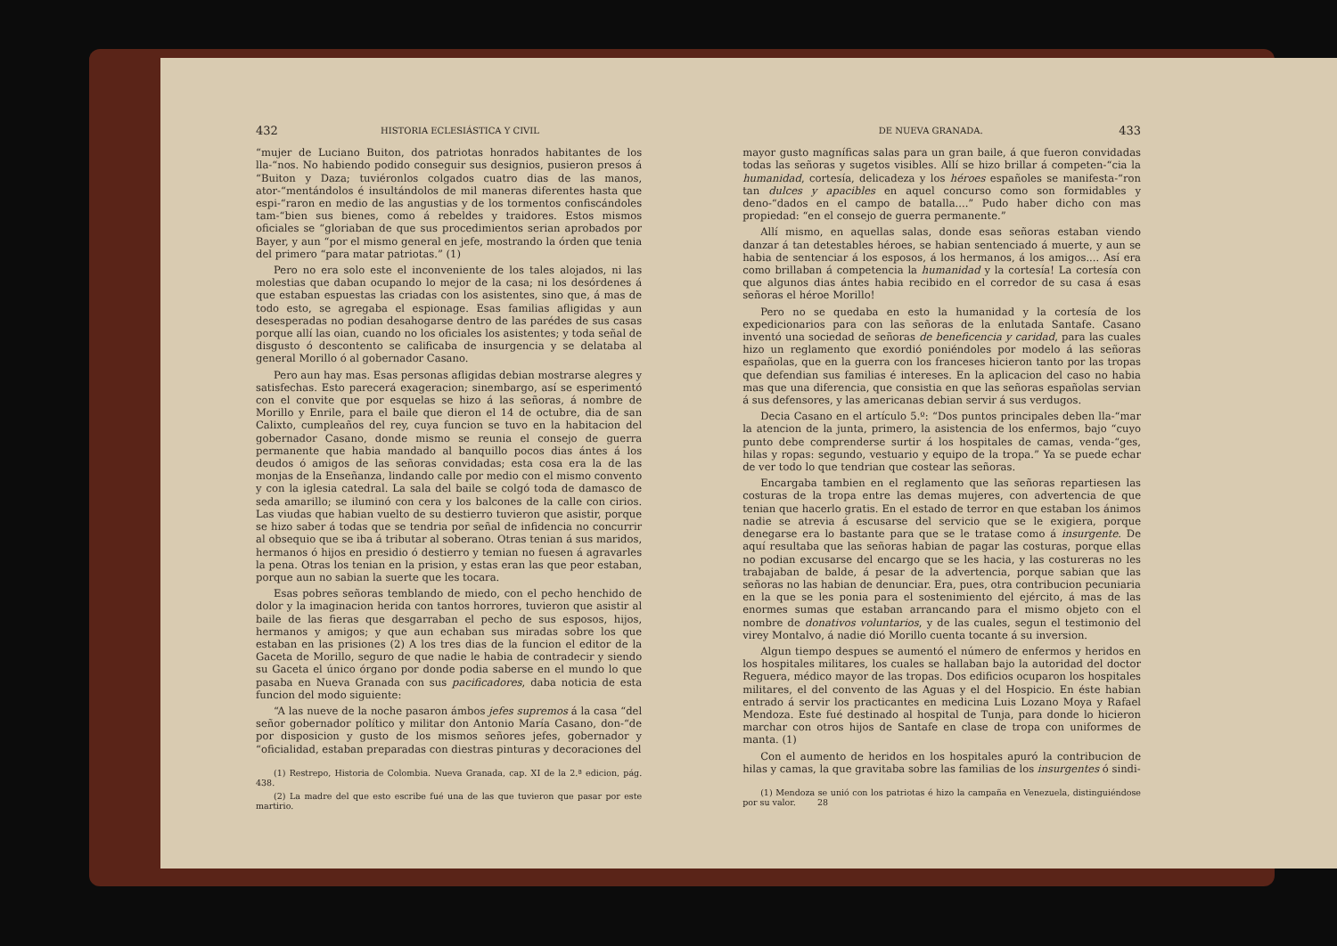432 HISTORIA ECLESIÁSTICA Y CIVIL
“mujer de Luciano Buiton, dos patriotas honrados habitantes de los lla-“nos. No habiendo podido conseguir sus designios, pusieron presos á “Buiton y Daza; tuviéronlos colgados cuatro dias de las manos, ator-“mentándolos é insultándolos de mil maneras diferentes hasta que espi-“raron en medio de las angustias y de los tormentos confiscándoles tam-“bien sus bienes, como á rebeldes y traidores. Estos mismos oficiales se “gloriaban de que sus procedimientos serian aprobados por Bayer, y aun “por el mismo general en jefe, mostrando la órden que tenia del primero “para matar patriotas.” (1)
Pero no era solo este el inconveniente de los tales alojados, ni las molestias que daban ocupando lo mejor de la casa; ni los desórdenes á que estaban espuestas las criadas con los asistentes, sino que, á mas de todo esto, se agregaba el espionage. Esas familias afligidas y aun desesperadas no podian desahogarse dentro de las parédes de sus casas porque allí las oian, cuando no los oficiales los asistentes; y toda señal de disgusto ó descontento se calificaba de insurgencia y se delataba al general Morillo ó al gobernador Casano.
Pero aun hay mas. Esas personas afligidas debian mostrarse alegres y satisfechas. Esto parecerá exageracion; sinembargo, así se esperimentó con el convite que por esquelas se hizo á las señoras, á nombre de Morillo y Enrile, para el baile que dieron el 14 de octubre, dia de san Calixto, cumpleaños del rey, cuya funcion se tuvo en la habitacion del gobernador Casano, donde mismo se reunia el consejo de guerra permanente que habia mandado al banquillo pocos dias ántes á los deudos ó amigos de las señoras convidadas; esta cosa era la de las monjas de la Enseñanza, lindando calle por medio con el mismo convento y con la iglesia catedral. La sala del baile se colgó toda de damasco de seda amarillo; se iluminó con cera y los balcones de la calle con cirios. Las viudas que habian vuelto de su destierro tuvieron que asistir, porque se hizo saber á todas que se tendria por señal de infidencia no concurrir al obsequio que se iba á tributar al soberano. Otras tenian á sus maridos, hermanos ó hijos en presidio ó destierro y temian no fuesen á agravarles la pena. Otras los tenian en la prision, y estas eran las que peor estaban, porque aun no sabian la suerte que les tocara.
Esas pobres señoras temblando de miedo, con el pecho henchido de dolor y la imaginacion herida con tantos horrores, tuvieron que asistir al baile de las fieras que desgarraban el pecho de sus esposos, hijos, hermanos y amigos; y que aun echaban sus miradas sobre los que estaban en las prisiones (2) A los tres dias de la funcion el editor de la Gaceta de Morillo, seguro de que nadie le habia de contradecir y siendo su Gaceta el único órgano por donde podia saberse en el mundo lo que pasaba en Nueva Granada con sus pacificadores, daba noticia de esta funcion del modo siguiente:
“A las nueve de la noche pasaron ámbos jefes supremos á la casa “del señor gobernador político y militar don Antonio María Casano, don-“de por disposicion y gusto de los mismos señores jefes, gobernador y “oficialidad, estaban preparadas con diestras pinturas y decoraciones del
(1) Restrepo, Historia de Colombia. Nueva Granada, cap. XI de la 2.ª edicion, pág. 438.
(2) La madre del que esto escribe fué una de las que tuvieron que pasar por este martirio.
DE NUEVA GRANADA. 433
mayor gusto magníficas salas para un gran baile, á que fueron convidadas todas las señoras y sugetos visibles. Allí se hizo brillar á competen-“cia la humanidad, cortesía, delicadeza y los héroes españoles se manifesta-“ron tan dulces y apacibles en aquel concurso como son formidables y deno-“dados en el campo de batalla....” Pudo haber dicho con mas propiedad: “en el consejo de guerra permanente.”
Allí mismo, en aquellas salas, donde esas señoras estaban viendo danzar á tan detestables héroes, se habian sentenciado á muerte, y aun se habia de sentenciar á los esposos, á los hermanos, á los amigos.... Así era como brillaban á competencia la humanidad y la cortesía! La cortesía con que algunos dias ántes habia recibido en el corredor de su casa á esas señoras el héroe Morillo!
Pero no se quedaba en esto la humanidad y la cortesía de los expedicionarios para con las señoras de la enlutada Santafe. Casano inventó una sociedad de señoras de beneficencia y caridad, para las cuales hizo un reglamento que exordió poniéndoles por modelo á las señoras españolas, que en la guerra con los franceses hicieron tanto por las tropas que defendian sus familias é intereses. En la aplicacion del caso no habia mas que una diferencia, que consistia en que las señoras españolas servian á sus defensores, y las americanas debian servir á sus verdugos.
Decia Casano en el artículo 5.º: “Dos puntos principales deben lla-“mar la atencion de la junta, primero, la asistencia de los enfermos, bajo “cuyo punto debe comprenderse surtir á los hospitales de camas, venda-“ges, hilas y ropas: segundo, vestuario y equipo de la tropa.” Ya se puede echar de ver todo lo que tendrian que costear las señoras.
Encargaba tambien en el reglamento que las señoras repartiesen las costuras de la tropa entre las demas mujeres, con advertencia de que tenian que hacerlo gratis. En el estado de terror en que estaban los ánimos nadie se atrevia á escusarse del servicio que se le exigiera, porque denegarse era lo bastante para que se le tratase como á insurgente. De aquí resultaba que las señoras habian de pagar las costuras, porque ellas no podian excusarse del encargo que se les hacia, y las costureras no les trabajaban de balde, á pesar de la advertencia, porque sabian que las señoras no las habian de denunciar. Era, pues, otra contribucion pecuniaria en la que se les ponia para el sostenimiento del ejército, á mas de las enormes sumas que estaban arrancando para el mismo objeto con el nombre de donativos voluntarios, y de las cuales, segun el testimonio del virey Montalvo, á nadie dió Morillo cuenta tocante á su inversion.
Algun tiempo despues se aumentó el número de enfermos y heridos en los hospitales militares, los cuales se hallaban bajo la autoridad del doctor Reguera, médico mayor de las tropas. Dos edificios ocuparon los hospitales militares, el del convento de las Aguas y el del Hospicio. En éste habian entrado á servir los practicantes en medicina Luis Lozano Moya y Rafael Mendoza. Este fué destinado al hospital de Tunja, para donde lo hicieron marchar con otros hijos de Santafe en clase de tropa con uniformes de manta. (1)
Con el aumento de heridos en los hospitales apuró la contribucion de hilas y camas, la que gravitaba sobre las familias de los insurgentes ó sindi-
(1) Mendoza se unió con los patriotas é hizo la campaña en Venezuela, distinguiéndose por su valor. 28